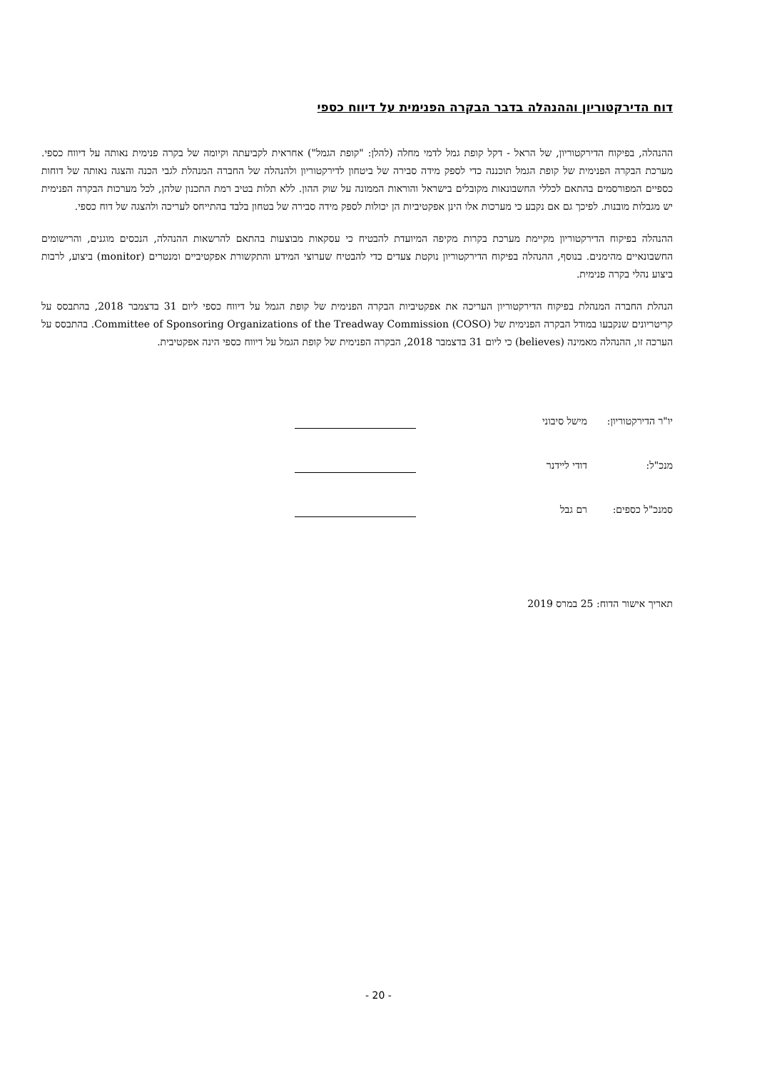דוח הדירקטוריון וההנהלה בדבר הבקרה הפנימית על דיווח כספי
ההנהלה, בפיקוח הדירקטוריון, של הראל - דקל קופת גמל לדמי מחלה (להלן: "קופת הגמל") אחראית לקביעתה וקיומה של בקרה פנימית נאותה על דיווח כספי. מערכת הבקרה הפנימית של קופת הגמל תוכננה כדי לספק מידה סבירה של ביטחון לדירקטוריון ולהנהלה של החברה המנהלת לגבי הכנה והצגה נאותה של דוחות כספיים המפורסמים בהתאם לכללי החשבונאות מקובלים בישראל והוראות הממונה על שוק ההון. ללא תלות בטיב רמת התכנון שלהן, לכל מערכות הבקרה הפנימית יש מגבלות מובנות. לפיכך גם אם נקבע כי מערכות אלו הינן אפקטיביות הן יכולות לספק מידה סבירה של בטחון בלבד בהתייחס לעריכה ולהצגה של דוח כספי.
ההנהלה בפיקוח הדירקטוריון מקיימת מערכת בקרות מקיפה המיועדת להבטיח כי עסקאות מבוצעות בהתאם להרשאות ההנהלה, הנכסים מוגנים, והרישומים החשבונאיים מהימנים. בנוסף, ההנהלה בפיקוח הדירקטוריון נוקטת צעדים כדי להבטיח שערוצי המידע והתקשורת אפקטיביים ומנטרים (monitor) ביצוע, לרבות ביצוע נהלי בקרה פנימית.
הנהלת החברה המנהלת בפיקוח הדירקטוריון העריכה את אפקטיביות הבקרה הפנימית של קופת הגמל על דיווח כספי ליום 31 בדצמבר 2018, בהתבסס על קריטריונים שנקבעו במודל הבקרה הפנימית של Committee of Sponsoring Organizations of the Treadway Commission (COSO). בהתבסס על הערכה זו, ההנהלה מאמינה (believes) כי ליום 31 בדצמבר 2018, הבקרה הפנימית של קופת הגמל על דיווח כספי הינה אפקטיבית.
יו"ר הדירקטוריון:
מישל סיבוני
מנכ"ל: דודי ליידנר
סמנכ"ל כספים: רם גבל
תאריך אישור הדוח: 25 במרס 2019
- 20 -